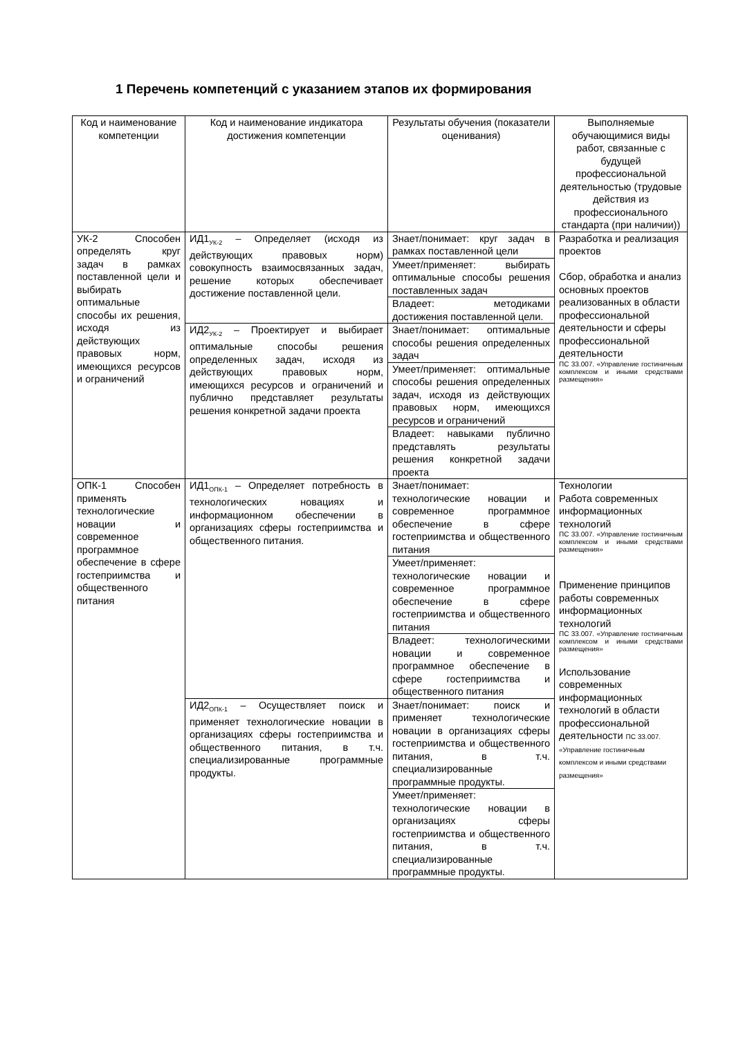1 Перечень компетенций с указанием этапов их формирования
| Код и наименование компетенции | Код и наименование индикатора достижения компетенции | Результаты обучения (показатели оценивания) | Выполняемые обучающимися виды работ, связанные с будущей профессиональной деятельностью (трудовые действия из профессионального стандарта (при наличии)) |
| --- | --- | --- | --- |
| УК-2 Способен определять круг задач в рамках поставленной цели и выбирать оптимальные способы их решения, исходя из действующих правовых норм, имеющихся ресурсов и ограничений | ИД1<sub>УК-2</sub> – Определяет (исходя из действующих правовых норм) совокупность взаимосвязанных задач, решение которых обеспечивает достижение поставленной цели. | Знает/понимает: круг задач в рамках поставленной цели | Разработка и реализация проектов Сбор, обработка и анализ основных проектов реализованных в области профессиональной деятельности и сферы профессиональной деятельности ПС 33.007. «Управление гостиничным комплексом и иными средствами размещения» |
| | | Умеет/применяет: выбирать оптимальные способы решения поставленных задач | |
| | | Владеет: методиками достижения поставленной цели. | |
| | ИД2<sub>УК-2</sub> – Проектирует и выбирает оптимальные способы решения определенных задач, исходя из действующих правовых норм, имеющихся ресурсов и ограничений и публично представляет результаты решения конкретной задачи проекта | Знает/понимает: оптимальные способы решения определенных задач | |
| | | Умеет/применяет: оптимальные способы решения определенных задач, исходя из действующих правовых норм, имеющихся ресурсов и ограничений | |
| | | Владеет: навыками публично представлять результаты решения конкретной задачи проекта | |
| ОПК-1 Способен применять технологические новации и современное программное обеспечение в сфере гостеприимства и общественного питания | ИД1<sub>ОПК-1</sub> – Определяет потребность в технологических новациях и информационном обеспечении в организациях сферы гостеприимства и общественного питания. | Знает/понимает: технологические новации и современное программное обеспечение в сфере гостеприимства и общественного питания | Технологии Работа современных информационных технологий ПС 33.007. «Управление гостиничным комплексом и иными средствами размещения» Применение принципов работы современных информационных технологий ПС 33.007. «Управление гостиничным комплексом и иными средствами размещения» Использование современных информационных технологий в области профессиональной деятельности ПС 33.007. «Управление гостиничным комплексом и иными средствами размещения» |
| | | Умеет/применяет: технологические новации и современное программное обеспечение в сфере гостеприимства и общественного питания | |
| | | Владеет: технологическими новации и современное программное обеспечение в сфере гостеприимства и общественного питания | |
| | ИД2<sub>ОПК-1</sub> – Осуществляет поиск и применяет технологические новации в организациях сферы гостеприимства и общественного питания, в т.ч. специализированные программные продукты. | Знает/понимает: поиск и применяет технологические новации в организациях сферы гостеприимства и общественного питания, в т.ч. специализированные программные продукты. | |
| | | Умеет/применяет: технологические новации в организациях сферы гостеприимства и общественного питания, в т.ч. специализированные программные продукты. | |